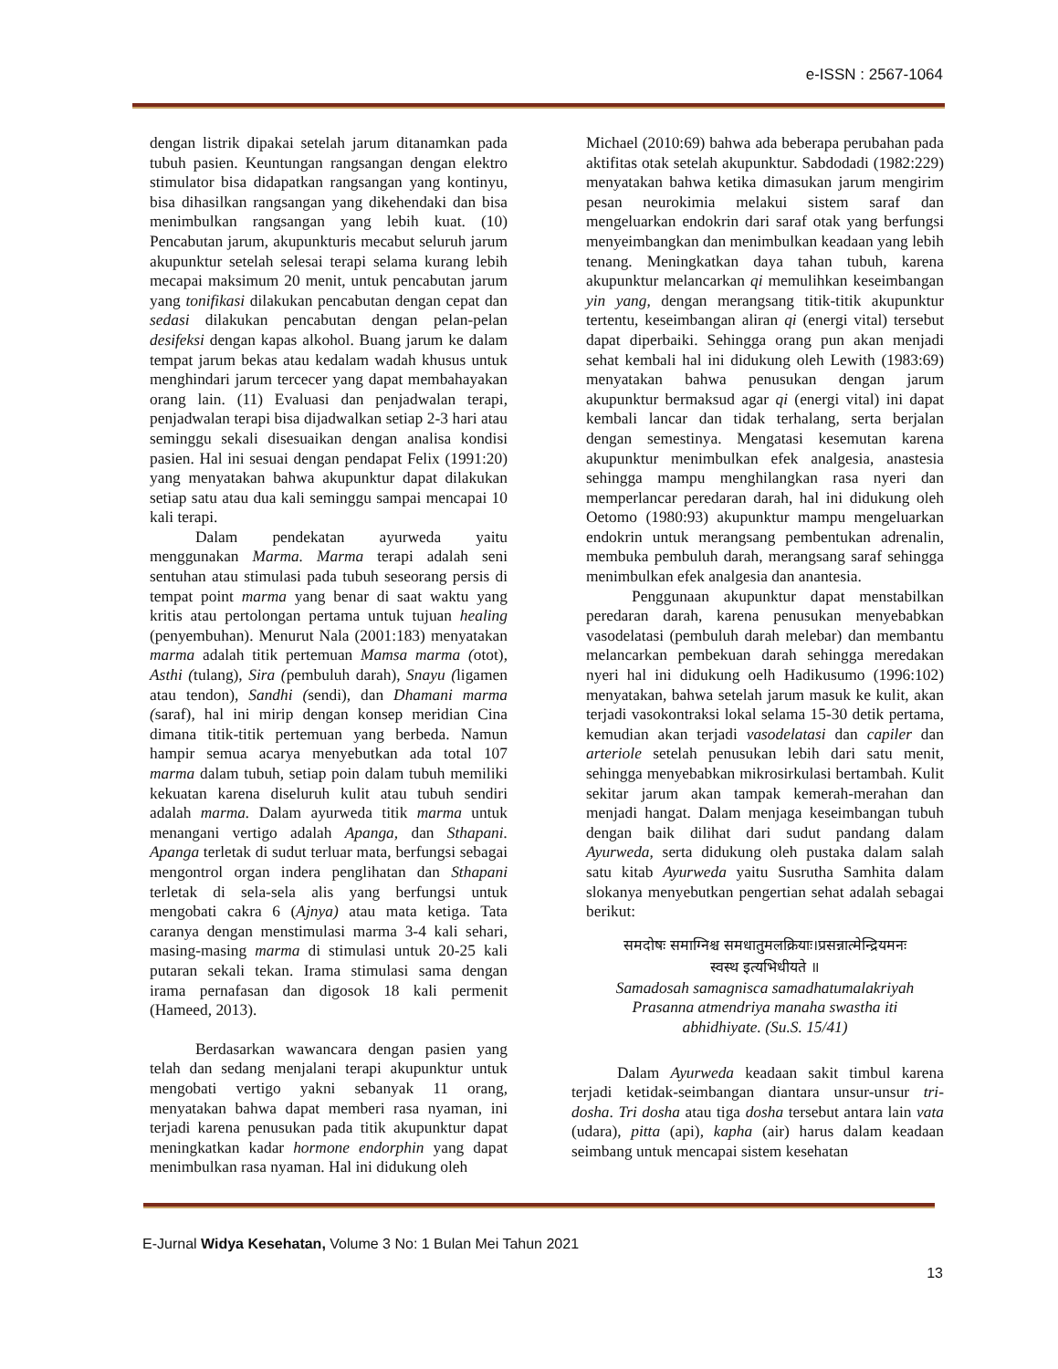e-ISSN : 2567-1064
dengan listrik dipakai setelah jarum ditanamkan pada tubuh pasien. Keuntungan rangsangan dengan elektro stimulator bisa didapatkan rangsangan yang kontinyu, bisa dihasilkan rangsangan yang dikehendaki dan bisa menimbulkan rangsangan yang lebih kuat. (10) Pencabutan jarum, akupunkturis mecabut seluruh jarum akupunktur setelah selesai terapi selama kurang lebih mecapai maksimum 20 menit, untuk pencabutan jarum yang tonifikasi dilakukan pencabutan dengan cepat dan sedasi dilakukan pencabutan dengan pelan-pelan desifeksi dengan kapas alkohol. Buang jarum ke dalam tempat jarum bekas atau kedalam wadah khusus untuk menghindari jarum tercecer yang dapat membahayakan orang lain. (11) Evaluasi dan penjadwalan terapi, penjadwalan terapi bisa dijadwalkan setiap 2-3 hari atau seminggu sekali disesuaikan dengan analisa kondisi pasien. Hal ini sesuai dengan pendapat Felix (1991:20) yang menyatakan bahwa akupunktur dapat dilakukan setiap satu atau dua kali seminggu sampai mencapai 10 kali terapi.
Dalam pendekatan ayurweda yaitu menggunakan Marma. Marma terapi adalah seni sentuhan atau stimulasi pada tubuh seseorang persis di tempat point marma yang benar di saat waktu yang kritis atau pertolongan pertama untuk tujuan healing (penyembuhan). Menurut Nala (2001:183) menyatakan marma adalah titik pertemuan Mamsa marma (otot), Asthi (tulang), Sira (pembuluh darah), Snayu (ligamen atau tendon), Sandhi (sendi), dan Dhamani marma (saraf), hal ini mirip dengan konsep meridian Cina dimana titik-titik pertemuan yang berbeda. Namun hampir semua acarya menyebutkan ada total 107 marma dalam tubuh, setiap poin dalam tubuh memiliki kekuatan karena diseluruh kulit atau tubuh sendiri adalah marma. Dalam ayurweda titik marma untuk menangani vertigo adalah Apanga, dan Sthapani. Apanga terletak di sudut terluar mata, berfungsi sebagai mengontrol organ indera penglihatan dan Sthapani terletak di sela-sela alis yang berfungsi untuk mengobati cakra 6 (Ajnya) atau mata ketiga. Tata caranya dengan menstimulasi marma 3-4 kali sehari, masing-masing marma di stimulasi untuk 20-25 kali putaran sekali tekan. Irama stimulasi sama dengan irama pernafasan dan digosok 18 kali permenit (Hameed, 2013).
Berdasarkan wawancara dengan pasien yang telah dan sedang menjalani terapi akupunktur untuk mengobati vertigo yakni sebanyak 11 orang, menyatakan bahwa dapat memberi rasa nyaman, ini terjadi karena penusukan pada titik akupunktur dapat meningkatkan kadar hormone endorphin yang dapat menimbulkan rasa nyaman. Hal ini didukung oleh
Michael (2010:69) bahwa ada beberapa perubahan pada aktifitas otak setelah akupunktur. Sabdodadi (1982:229) menyatakan bahwa ketika dimasukan jarum mengirim pesan neurokimia melakui sistem saraf dan mengeluarkan endokrin dari saraf otak yang berfungsi menyeimbangkan dan menimbulkan keadaan yang lebih tenang. Meningkatkan daya tahan tubuh, karena akupunktur melancarkan qi memulihkan keseimbangan yin yang, dengan merangsang titik-titik akupunktur tertentu, keseimbangan aliran qi (energi vital) tersebut dapat diperbaiki. Sehingga orang pun akan menjadi sehat kembali hal ini didukung oleh Lewith (1983:69) menyatakan bahwa penusukan dengan jarum akupunktur bermaksud agar qi (energi vital) ini dapat kembali lancar dan tidak terhalang, serta berjalan dengan semestinya. Mengatasi kesemutan karena akupunktur menimbulkan efek analgesia, anastesia sehingga mampu menghilangkan rasa nyeri dan memperlancar peredaran darah, hal ini didukung oleh Oetomo (1980:93) akupunktur mampu mengeluarkan endokrin untuk merangsang pembentukan adrenalin, membuka pembuluh darah, merangsang saraf sehingga menimbulkan efek analgesia dan anantesia.
Penggunaan akupunktur dapat menstabilkan peredaran darah, karena penusukan menyebabkan vasodelatasi (pembuluh darah melebar) dan membantu melancarkan pembekuan darah sehingga meredakan nyeri hal ini didukung oelh Hadikusumo (1996:102) menyatakan, bahwa setelah jarum masuk ke kulit, akan terjadi vasokontraksi lokal selama 15-30 detik pertama, kemudian akan terjadi vasodelatasi dan capiler dan arteriole setelah penusukan lebih dari satu menit, sehingga menyebabkan mikrosirkulasi bertambah. Kulit sekitar jarum akan tampak kemerah-merahan dan menjadi hangat. Dalam menjaga keseimbangan tubuh dengan baik dilihat dari sudut pandang dalam Ayurweda, serta didukung oleh pustaka dalam salah satu kitab Ayurweda yaitu Susrutha Samhita dalam slokanya menyebutkan pengertian sehat adalah sebagai berikut:
समदोषः समाग्निश्च समधातुमलक्रियाः।प्रसन्नात्मेन्द्रियमनः
स्वस्थ इत्यभिधीयते ॥
Samadosah samagnisca samadhatumalakriyah
Prasanna atmendriya manaha swastha iti
abhidhiyate. (Su.S. 15/41)
Dalam Ayurweda keadaan sakit timbul karena terjadi ketidak-seimbangan diantara unsur-unsur tri-dosha. Tri dosha atau tiga dosha tersebut antara lain vata (udara), pitta (api), kapha (air) harus dalam keadaan seimbang untuk mencapai sistem kesehatan
E-Jurnal Widya Kesehatan, Volume 3 No: 1 Bulan Mei Tahun 2021
13